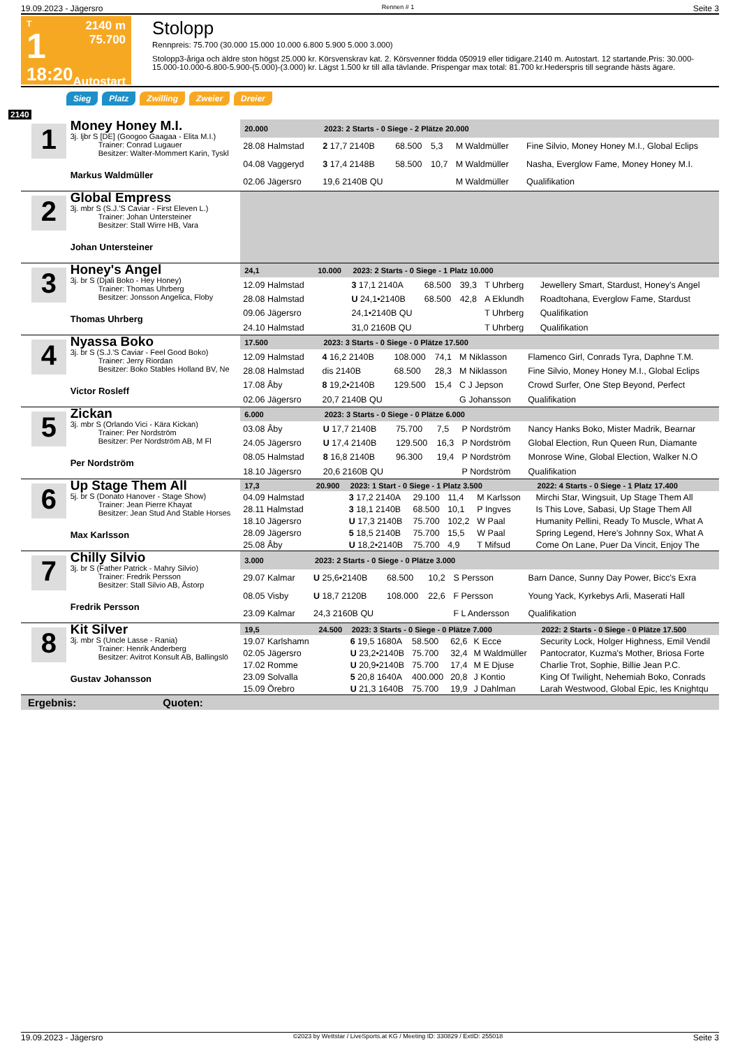19.09.2023 - Jägersro Rennen # 1 Seite 3
T
1
18:20
2140 m
75.700
Autostart
Stolopp
Rennpreis: 75.700 (30.000 15.000 10.000 6.800 5.900 5.000 3.000)
Stolopp3-åriga och äldre ston högst 25.000 kr. Körsvenskrav kat. 2. Körsvenner födda 050919 eller tidigare.2140 m. Autostart. 12 startande.Pris: 30.000-15.000-10.000-6.800-5.900-(5.000)-(3.000) kr. Lägst 1.500 kr till alla tävlande. Prispengar max total: 81.700 kr.Hederspris till segrande hästs ägare.
Sieg Platz Zwilling Zweier Dreier
2140
1
Money Honey M.I.
3j. ljbr S [DE] (Googoo Gaagaa - Elita M.I.)
Trainer: Conrad Lugauer
Besitzer: Walter-Mommert Karin, Tyskl
Markus Waldmüller
| 20.000 | | 2023: 2 Starts - 0 Siege - 2 Plätze 20.000 | | | | | |
| --- | --- | --- | --- | --- | --- | --- | --- |
| 28.08 Halmstad | | 2 17,7 2140B | 68.500 | 5,3 | M Waldmüller | | Fine Silvio, Money Honey M.I., Global Eclips |
| 04.08 Vaggeryd | | 3 17,4 2148B | 58.500 | 10,7 | M Waldmüller | | Nasha, Everglow Fame, Money Honey M.I. |
| 02.06 Jägersro | | 19,6 2140B QU | | | M Waldmüller | | Qualifikation |
2
Global Empress
3j. mbr S (S.J.'S Caviar - First Eleven L.)
Trainer: Johan Untersteiner
Besitzer: Stall Wirre HB, Vara
Johan Untersteiner
3
Honey's Angel
3j. br S (Djali Boko - Hey Honey)
Trainer: Thomas Uhrberg
Besitzer: Jonsson Angelica, Floby
Thomas Uhrberg
| 24,1 | 10.000 | 2023: 2 Starts - 0 Siege - 1 Platz 10.000 | | | | | |
| --- | --- | --- | --- | --- | --- | --- | --- |
| 12.09 Halmstad | | 3 17,1 2140A | 68.500 | 39,3 | T Uhrberg | | Jewellery Smart, Stardust, Honey's Angel |
| 28.08 Halmstad | | U 24,1•2140B | 68.500 | 42,8 | A Eklundh | | Roadtohana, Everglow Fame, Stardust |
| 09.06 Jägersro | | 24,1•2140B QU | | | T Uhrberg | | Qualifikation |
| 24.10 Halmstad | | 31,0 2160B QU | | | T Uhrberg | | Qualifikation |
4
Nyassa Boko
3j. br S (S.J.'S Caviar - Feel Good Boko)
Trainer: Jerry Riordan
Besitzer: Boko Stables Holland BV, Ne
Victor Rosleff
| 17.500 | | 2023: 3 Starts - 0 Siege - 0 Plätze 17.500 | | | | | |
| --- | --- | --- | --- | --- | --- | --- | --- |
| 12.09 Halmstad | | 4 16,2 2140B | 108.000 | 74,1 | M Niklasson | | Flamenco Girl, Conrads Tyra, Daphne T.M. |
| 28.08 Halmstad | | dis 2140B | 68.500 | 28,3 | M Niklasson | | Fine Silvio, Money Honey M.I., Global Eclips |
| 17.08 Åby | | 8 19,2•2140B | 129.500 | 15,4 | C J Jepson | | Crowd Surfer, One Step Beyond, Perfect |
| 02.06 Jägersro | | 20,7 2140B QU | | | G Johansson | | Qualifikation |
5
Zickan
3j. mbr S (Orlando Vici - Kära Kickan)
Trainer: Per Nordström
Besitzer: Per Nordström AB, M Fl
Per Nordström
| 6.000 | | 2023: 3 Starts - 0 Siege - 0 Plätze 6.000 | | | | | |
| --- | --- | --- | --- | --- | --- | --- | --- |
| 03.08 Åby | | U 17,7 2140B | 75.700 | 7,5 | P Nordström | | Nancy Hanks Boko, Mister Madrik, Bearnar |
| 24.05 Jägersro | | U 17,4 2140B | 129.500 | 16,3 | P Nordström | | Global Election, Run Queen Run, Diamante |
| 08.05 Halmstad | | 8 16,8 2140B | 96.300 | 19,4 | P Nordström | | Monrose Wine, Global Election, Walker N.O |
| 18.10 Jägersro | | 20,6 2160B QU | | | P Nordström | | Qualifikation |
6
Up Stage Them All
5j. br S (Donato Hanover - Stage Show)
Trainer: Jean Pierre Khayat
Besitzer: Jean Stud And Stable Horses
Max Karlsson
| 17,3 | 20.900 | 2023: 1 Start - 0 Siege - 1 Platz 3.500 | | | | | 2022: 4 Starts - 0 Siege - 1 Platz 17.400 |
| --- | --- | --- | --- | --- | --- | --- | --- |
| 04.09 Halmstad | | 3 17,2 2140A | 29.100 | 11,4 | M Karlsson | | Mirchi Star, Wingsuit, Up Stage Them All |
| 28.11 Halmstad | | 3 18,1 2140B | 68.500 | 10,1 | P Ingves | | Is This Love, Sabasi, Up Stage Them All |
| 18.10 Jägersro | | U 17,3 2140B | 75.700 | 102,2 | W Paal | | Humanity Pellini, Ready To Muscle, What A |
| 28.09 Jägersro | | 5 18,5 2140B | 75.700 | 15,5 | W Paal | | Spring Legend, Here's Johnny Sox, What A |
| 25.08 Åby | | U 18,2•2140B | 75.700 | 4,9 | T Mifsud | | Come On Lane, Puer Da Vincit, Enjoy The |
7
Chilly Silvio
3j. br S (Father Patrick - Mahry Silvio)
Trainer: Fredrik Persson
Besitzer: Stall Silvio AB, Åstorp
Fredrik Persson
| 3.000 | | 2023: 2 Starts - 0 Siege - 0 Plätze 3.000 | | | | | |
| --- | --- | --- | --- | --- | --- | --- | --- |
| 29.07 Kalmar | | U 25,6•2140B | 68.500 | 10,2 | S Persson | | Barn Dance, Sunny Day Power, Bicc's Exra |
| 08.05 Visby | | U 18,7 2120B | 108.000 | 22,6 | F Persson | | Young Yack, Kyrkebys Arli, Maserati Hall |
| 23.09 Kalmar | | 24,3 2160B QU | | | F L Andersson | | Qualifikation |
8
Kit Silver
3j. mbr S (Uncle Lasse - Rania)
Trainer: Henrik Anderberg
Besitzer: Avitrot Konsult AB, Ballingslö
Gustav Johansson
| 19,5 | 24.500 | 2023: 3 Starts - 0 Siege - 0 Plätze 7.000 | | | | | 2022: 2 Starts - 0 Siege - 0 Plätze 17.500 |
| --- | --- | --- | --- | --- | --- | --- | --- |
| 19.07 Karlshamn | | 6 19,5 1680A | 58.500 | 62,6 | K Ecce | | Security Lock, Holger Highness, Emil Vendil |
| 02.05 Jägersro | | U 23,2•2140B | 75.700 | 32,4 | M Waldmüller | | Pantocrator, Kuzma's Mother, Briosa Forte |
| 17.02 Romme | | U 20,9•2140B | 75.700 | 17,4 | M E Djuse | | Charlie Trot, Sophie, Billie Jean P.C. |
| 23.09 Solvalla | | 5 20,8 1640A | 400.000 | 20,8 | J Kontio | | King Of Twilight, Nehemiah Boko, Conrads |
| 15.09 Örebro | | U 21,3 1640B | 75.700 | 19,9 | J Dahlman | | Larah Westwood, Global Epic, Ies Knightqu |
Ergebnis: Quoten:
19.09.2023 - Jägersro ©2023 by Wettstar / LiveSports.at KG / Meeting ID: 330829 / ExtID: 255018 Seite 3